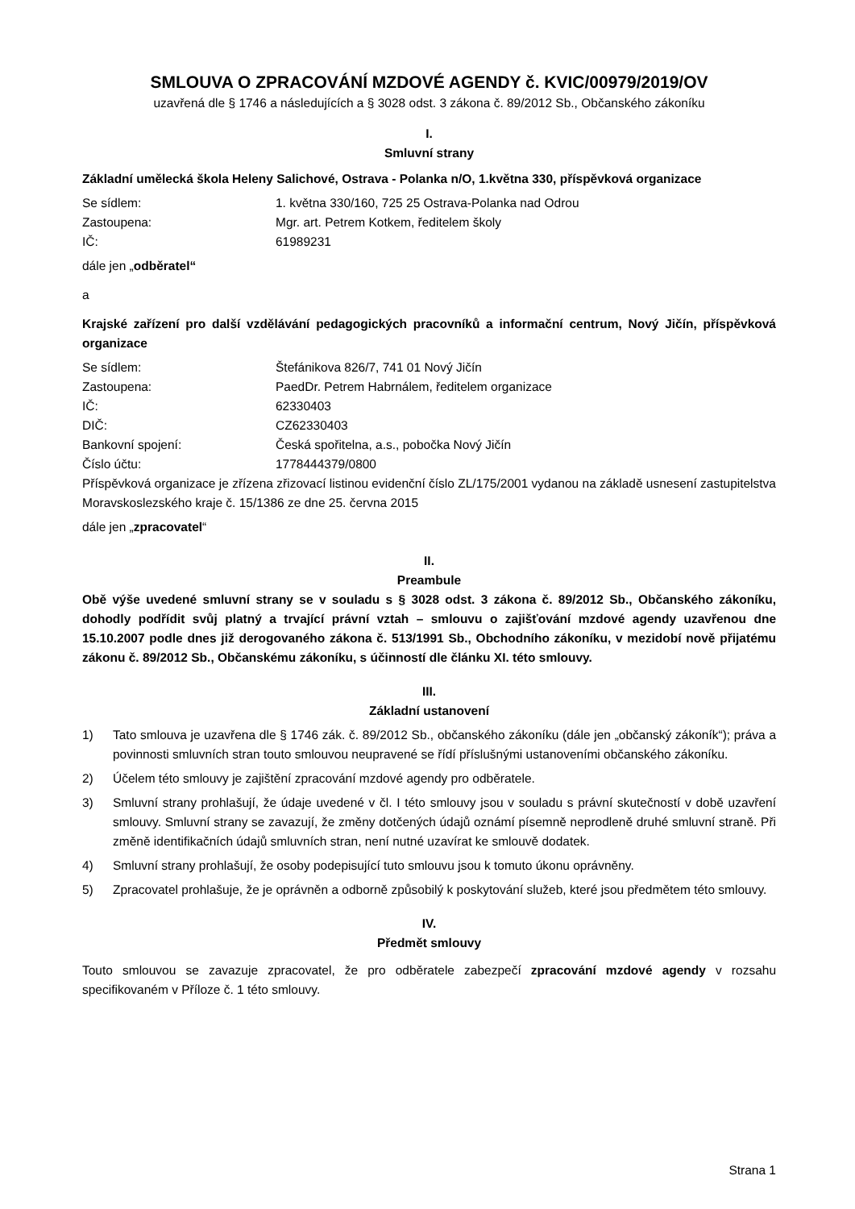SMLOUVA O ZPRACOVÁNÍ MZDOVÉ AGENDY č. KVIC/00979/2019/OV
uzavřená dle § 1746 a následujících a § 3028 odst. 3 zákona č. 89/2012 Sb., Občanského zákoníku
I.
Smluvní strany
Základní umělecká škola Heleny Salichové, Ostrava - Polanka n/O, 1.května 330, příspěvková organizace
Se sídlem: 1. května 330/160, 725 25 Ostrava-Polanka nad Odrou
Zastoupena: Mgr. art. Petrem Kotkem, ředitelem školy
IČ: 61989231
dále jen „odběratel“
a
Krajské zařízení pro další vzdělávání pedagogických pracovníků a informační centrum, Nový Jičín, příspěvková organizace
Se sídlem: Štefánikova 826/7, 741 01 Nový Jičín
Zastoupena: PaedDr. Petrem Habrnálem, ředitelem organizace
IČ: 62330403
DIČ: CZ62330403
Bankovní spojení: Česká spořitelna, a.s., pobočka Nový Jičín
Číslo účtu: 1778444379/0800
Příspěvková organizace je zřízena zřizovací listinou evidenční číslo ZL/175/2001 vydanou na základě usnesení zastupitelstva Moravskoslezského kraje č. 15/1386 ze dne 25. června 2015
dále jen „zpracovatel“
II.
Preambule
Obě výše uvedené smluvní strany se v souladu s § 3028 odst. 3 zákona č. 89/2012 Sb., Občanského zákoníku, dohodly podřídit svůj platný a trvající právní vztah – smlouvu o zajišťování mzdové agendy uzavřenou dne 15.10.2007 podle dnes již derogovaného zákona č. 513/1991 Sb., Obchodního zákoníku, v mezidobí nově přijatému zákonu č. 89/2012 Sb., Občanskému zákoníku, s účinností dle článku XI. této smlouvy.
III.
Základní ustanovení
1) Tato smlouva je uzavřena dle § 1746 zák. č. 89/2012 Sb., občanského zákoníku (dále jen „občanský zákoník“); práva a povinnosti smluvních stran touto smlouvou neupravené se řídí příslušnými ustanoveními občanského zákoníku.
2) Účelem této smlouvy je zajištění zpracování mzdové agendy pro odběratele.
3) Smluvní strany prohlašují, že údaje uvedené v čl. I této smlouvy jsou v souladu s právní skutečností v době uzavření smlouvy. Smluvní strany se zavazují, že změny dotčených údajů oznámí písemně neprodleně druhé smluvní straně. Při změně identifikačních údajů smluvních stran, není nutné uzavírat ke smlouvě dodatek.
4) Smluvní strany prohlašují, že osoby podepisující tuto smlouvu jsou k tomuto úkonu oprávněny.
5) Zpracovatel prohlašuje, že je oprávněn a odborně způsobilý k poskytování služeb, které jsou předmětem této smlouvy.
IV.
Předmět smlouvy
Touto smlouvou se zavazuje zpracovatel, že pro odběratele zabezpečí zpracování mzdové agendy v rozsahu specifikovaném v Příloze č. 1 této smlouvy.
Strana 1